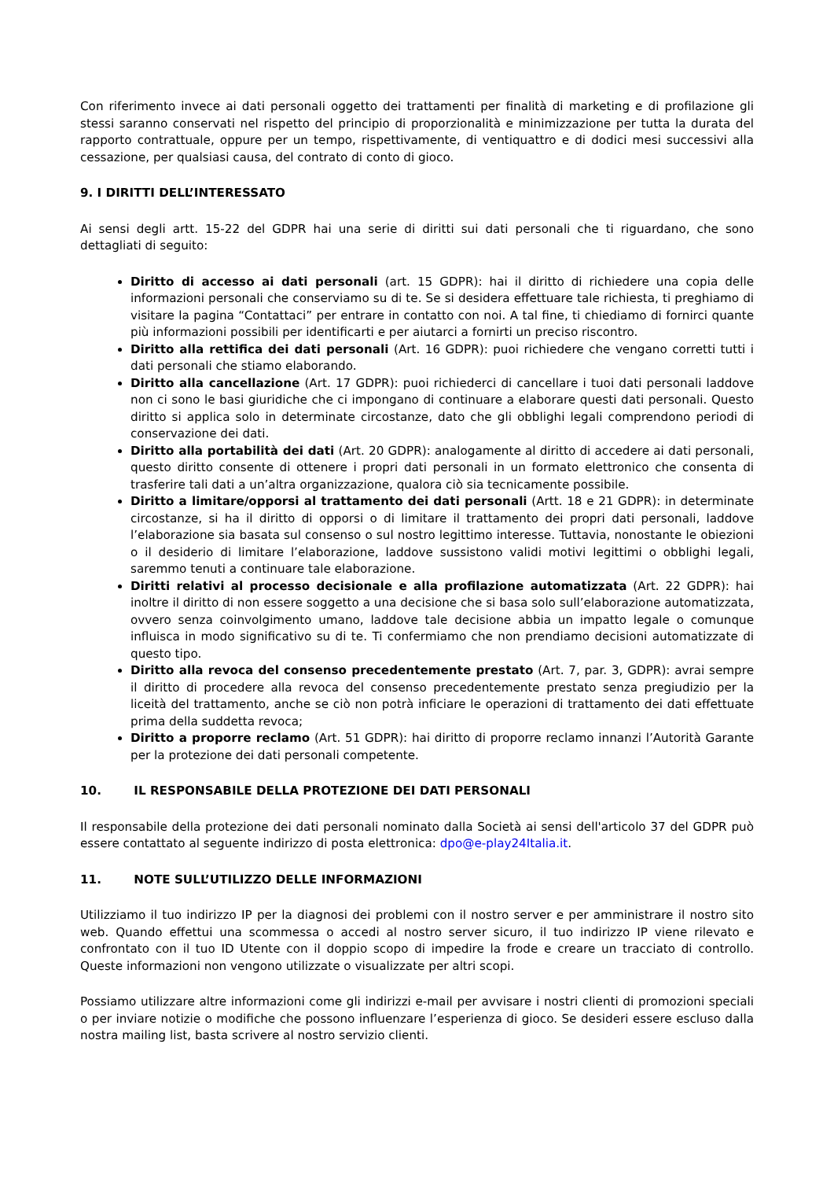Con riferimento invece ai dati personali oggetto dei trattamenti per finalità di marketing e di profilazione gli stessi saranno conservati nel rispetto del principio di proporzionalità e minimizzazione per tutta la durata del rapporto contrattuale, oppure per un tempo, rispettivamente, di ventiquattro e di dodici mesi successivi alla cessazione, per qualsiasi causa, del contrato di conto di gioco.
9. I DIRITTI DELL’INTERESSATO
Ai sensi degli artt. 15-22 del GDPR hai una serie di diritti sui dati personali che ti riguardano, che sono dettagliati di seguito:
Diritto di accesso ai dati personali (art. 15 GDPR): hai il diritto di richiedere una copia delle informazioni personali che conserviamo su di te. Se si desidera effettuare tale richiesta, ti preghiamo di visitare la pagina “Contattaci” per entrare in contatto con noi. A tal fine, ti chiediamo di fornirci quante più informazioni possibili per identificarti e per aiutarci a fornirti un preciso riscontro.
Diritto alla rettifica dei dati personali (Art. 16 GDPR): puoi richiedere che vengano corretti tutti i dati personali che stiamo elaborando.
Diritto alla cancellazione (Art. 17 GDPR): puoi richiederci di cancellare i tuoi dati personali laddove non ci sono le basi giuridiche che ci impongano di continuare a elaborare questi dati personali. Questo diritto si applica solo in determinate circostanze, dato che gli obblighi legali comprendono periodi di conservazione dei dati.
Diritto alla portabilità dei dati (Art. 20 GDPR): analogamente al diritto di accedere ai dati personali, questo diritto consente di ottenere i propri dati personali in un formato elettronico che consenta di trasferire tali dati a un’altra organizzazione, qualora ciò sia tecnicamente possibile.
Diritto a limitare/opporsi al trattamento dei dati personali (Artt. 18 e 21 GDPR): in determinate circostanze, si ha il diritto di opporsi o di limitare il trattamento dei propri dati personali, laddove l’elaborazione sia basata sul consenso o sul nostro legittimo interesse. Tuttavia, nonostante le obiezioni o il desiderio di limitare l’elaborazione, laddove sussistono validi motivi legittimi o obblighi legali, saremmo tenuti a continuare tale elaborazione.
Diritti relativi al processo decisionale e alla profilazione automatizzata (Art. 22 GDPR): hai inoltre il diritto di non essere soggetto a una decisione che si basa solo sull’elaborazione automatizzata, ovvero senza coinvolgimento umano, laddove tale decisione abbia un impatto legale o comunque influisca in modo significativo su di te. Ti confermiamo che non prendiamo decisioni automatizzate di questo tipo.
Diritto alla revoca del consenso precedentemente prestato (Art. 7, par. 3, GDPR): avrai sempre il diritto di procedere alla revoca del consenso precedentemente prestato senza pregiudizio per la liceità del trattamento, anche se ciò non potrà inficiare le operazioni di trattamento dei dati effettuate prima della suddetta revoca;
Diritto a proporre reclamo (Art. 51 GDPR): hai diritto di proporre reclamo innanzi l’Autorità Garante per la protezione dei dati personali competente.
10. IL RESPONSABILE DELLA PROTEZIONE DEI DATI PERSONALI
Il responsabile della protezione dei dati personali nominato dalla Società ai sensi dell'articolo 37 del GDPR può essere contattato al seguente indirizzo di posta elettronica: dpo@e-play24Italia.it.
11. NOTE SULL’UTILIZZO DELLE INFORMAZIONI
Utilizziamo il tuo indirizzo IP per la diagnosi dei problemi con il nostro server e per amministrare il nostro sito web. Quando effettui una scommessa o accedi al nostro server sicuro, il tuo indirizzo IP viene rilevato e confrontato con il tuo ID Utente con il doppio scopo di impedire la frode e creare un tracciato di controllo. Queste informazioni non vengono utilizzate o visualizzate per altri scopi.
Possiamo utilizzare altre informazioni come gli indirizzi e-mail per avvisare i nostri clienti di promozioni speciali o per inviare notizie o modifiche che possono influenzare l’esperienza di gioco. Se desideri essere escluso dalla nostra mailing list, basta scrivere al nostro servizio clienti.